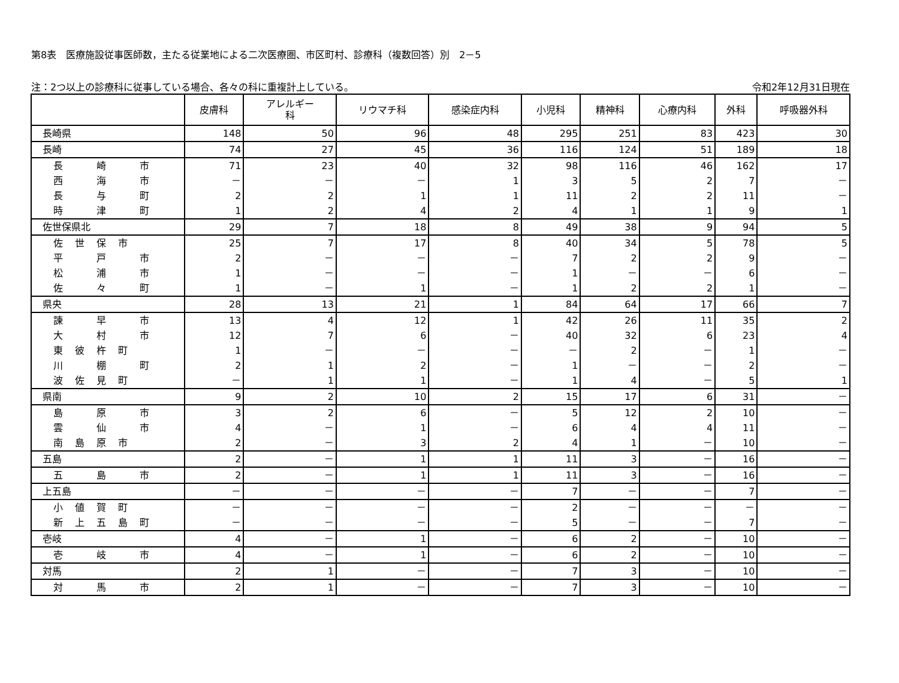第8表　医療施設従事医師数，主たる従業地による二次医療圏、市区町村、診療科（複数回答）別　2－5
注：2つ以上の診療科に従事している場合、各々の科に重複計上している。 令和2年12月31日現在
| | 皮膚科 | アレルギー 科 | リウマチ科 | 感染症内科 | 小児科 | 精神科 | 心療内科 | 外科 | 呼吸器外科 |
| --- | --- | --- | --- | --- | --- | --- | --- | --- | --- |
| 長崎県 | 148 | 50 | 96 | 48 | 295 | 251 | 83 | 423 | 30 |
| 長崎 | 74 | 27 | 45 | 36 | 116 | 124 | 51 | 189 | 18 |
| 長 崎 市 | 71 | 23 | 40 | 32 | 98 | 116 | 46 | 162 | 17 |
| 西 海 市 | － | － | － | 1 | 3 | 5 | 2 | 7 | － |
| 長 与 町 | 2 | 2 | 1 | 1 | 11 | 2 | 2 | 11 | － |
| 時 津 町 | 1 | 2 | 4 | 2 | 4 | 1 | 1 | 9 | 1 |
| 佐世保県北 | 29 | 7 | 18 | 8 | 49 | 38 | 9 | 94 | 5 |
| 佐世保市 | 25 | 7 | 17 | 8 | 40 | 34 | 5 | 78 | 5 |
| 平 戸 市 | 2 | － | － | － | 7 | 2 | 2 | 9 | － |
| 松 浦 市 | 1 | － | － | － | 1 | － | － | 6 | － |
| 佐 々 町 | 1 | － | 1 | － | 1 | 2 | 2 | 1 | － |
| 県央 | 28 | 13 | 21 | 1 | 84 | 64 | 17 | 66 | 7 |
| 諫 早 市 | 13 | 4 | 12 | 1 | 42 | 26 | 11 | 35 | 2 |
| 大 村 市 | 12 | 7 | 6 | － | 40 | 32 | 6 | 23 | 4 |
| 東彼杵町 | 1 | － | － | － | － | 2 | － | 1 | － |
| 川 棚 町 | 2 | 1 | 2 | － | 1 | － | － | 2 | － |
| 波佐見町 | － | 1 | 1 | － | 1 | 4 | － | 5 | 1 |
| 県南 | 9 | 2 | 10 | 2 | 15 | 17 | 6 | 31 | － |
| 島 原 市 | 3 | 2 | 6 | － | 5 | 12 | 2 | 10 | － |
| 雲 仙 市 | 4 | － | 1 | － | 6 | 4 | 4 | 11 | － |
| 南島原市 | 2 | － | 3 | 2 | 4 | 1 | － | 10 | － |
| 五島 | 2 | － | 1 | 1 | 11 | 3 | － | 16 | － |
| 五 島 市 | 2 | － | 1 | 1 | 11 | 3 | － | 16 | － |
| 上五島 | － | － | － | － | 7 | － | － | 7 | － |
| 小値賀町 | － | － | － | － | 2 | － | － | － | － |
| 新上五島町 | － | － | － | － | 5 | － | － | 7 | － |
| 壱岐 | 4 | － | 1 | － | 6 | 2 | － | 10 | － |
| 壱 岐 市 | 4 | － | 1 | － | 6 | 2 | － | 10 | － |
| 対馬 | 2 | 1 | － | － | 7 | 3 | － | 10 | － |
| 対 馬 市 | 2 | 1 | － | － | 7 | 3 | － | 10 | － |